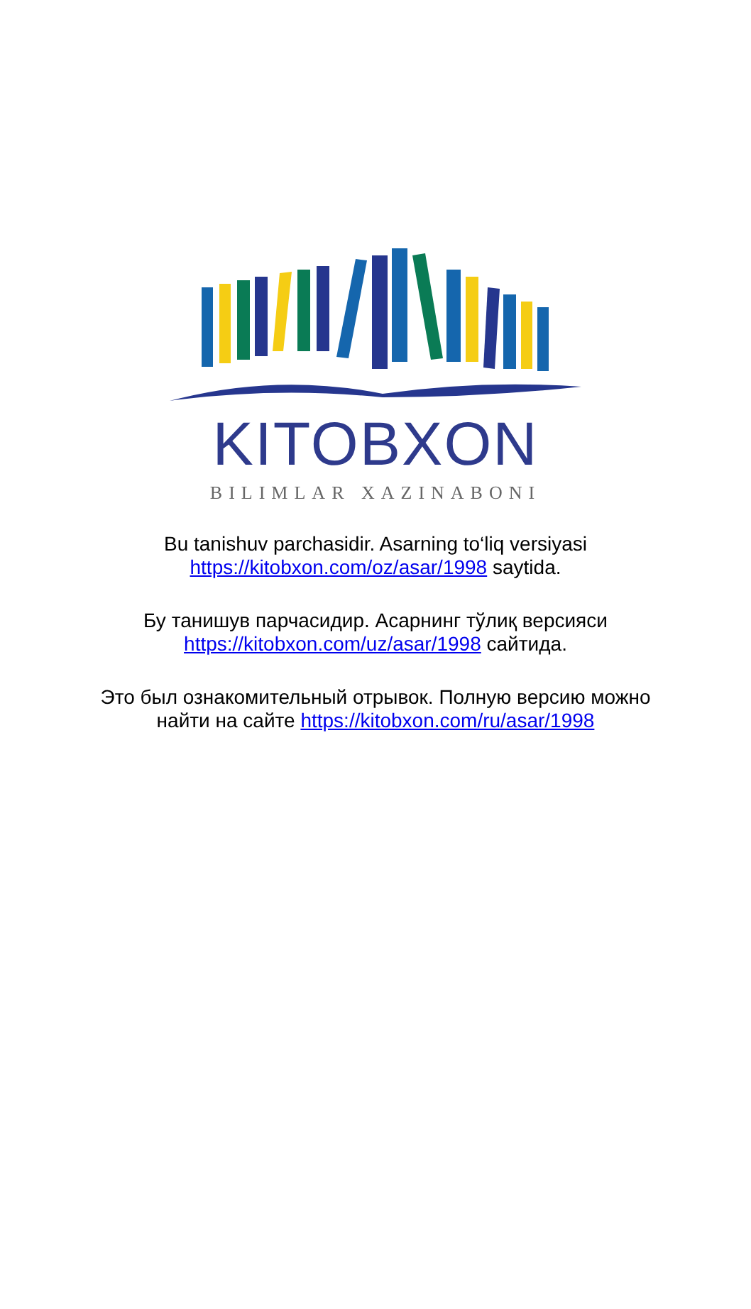KITOBXON
BILIMLAR XAZINABONI
Bu tanishuv parchasidir. Asarning to‘liq versiyasi
https://kitobxon.com/oz/asar/1998 saytida.
Бу танишув парчасидир. Асарнинг тўлиқ версияси
https://kitobxon.com/uz/asar/1998 сайтида.
Это был ознакомительный отрывок. Полную версию можно
найти на сайте https://kitobxon.com/ru/asar/1998